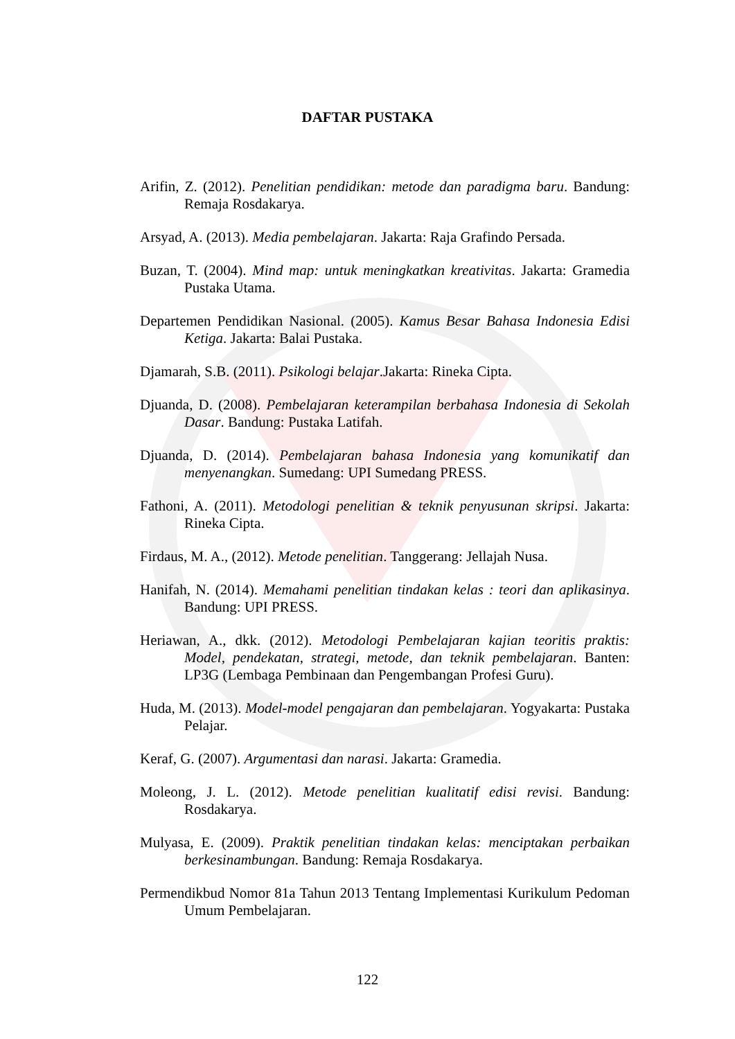DAFTAR PUSTAKA
Arifin, Z. (2012). Penelitian pendidikan: metode dan paradigma baru. Bandung: Remaja Rosdakarya.
Arsyad, A. (2013). Media pembelajaran. Jakarta: Raja Grafindo Persada.
Buzan, T. (2004). Mind map: untuk meningkatkan kreativitas. Jakarta: Gramedia Pustaka Utama.
Departemen Pendidikan Nasional. (2005). Kamus Besar Bahasa Indonesia Edisi Ketiga. Jakarta: Balai Pustaka.
Djamarah, S.B. (2011). Psikologi belajar.Jakarta: Rineka Cipta.
Djuanda, D. (2008). Pembelajaran keterampilan berbahasa Indonesia di Sekolah Dasar. Bandung: Pustaka Latifah.
Djuanda, D. (2014). Pembelajaran bahasa Indonesia yang komunikatif dan menyenangkan. Sumedang: UPI Sumedang PRESS.
Fathoni, A. (2011). Metodologi penelitian & teknik penyusunan skripsi. Jakarta: Rineka Cipta.
Firdaus, M. A., (2012). Metode penelitian. Tanggerang: Jellajah Nusa.
Hanifah, N. (2014). Memahami penelitian tindakan kelas : teori dan aplikasinya. Bandung: UPI PRESS.
Heriawan, A., dkk. (2012). Metodologi Pembelajaran kajian teoritis praktis: Model, pendekatan, strategi, metode, dan teknik pembelajaran. Banten: LP3G (Lembaga Pembinaan dan Pengembangan Profesi Guru).
Huda, M. (2013). Model-model pengajaran dan pembelajaran. Yogyakarta: Pustaka Pelajar.
Keraf, G. (2007). Argumentasi dan narasi. Jakarta: Gramedia.
Moleong, J. L. (2012). Metode penelitian kualitatif edisi revisi. Bandung: Rosdakarya.
Mulyasa, E. (2009). Praktik penelitian tindakan kelas: menciptakan perbaikan berkesinambungan. Bandung: Remaja Rosdakarya.
Permendikbud Nomor 81a Tahun 2013 Tentang Implementasi Kurikulum Pedoman Umum Pembelajaran.
122